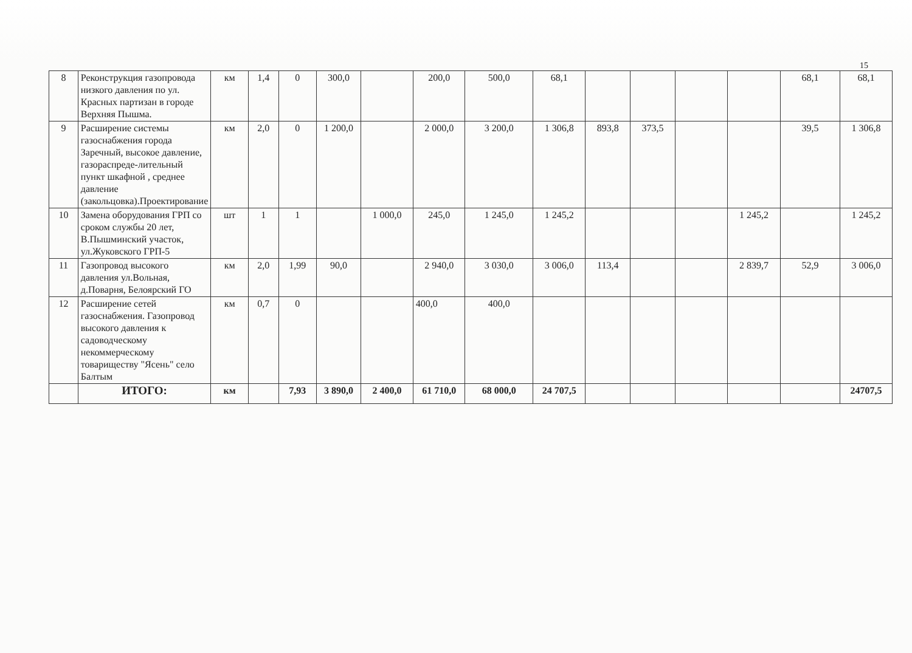15
| 8 | Реконструкция газопровода низкого давления по ул. Красных партизан в городе Верхняя Пышма. | км | 1,4 | 0 | 300,0 | | 200,0 | 500,0 | 68,1 | | | | | 68,1 | 68,1 |
| 9 | Расширение системы газоснабжения города Заречный, высокое давление, газораспреде-лительный пункт шкафной , среднее давление (закольцовка).Проектирование | км | 2,0 | 0 | 1 200,0 | | 2 000,0 | 3 200,0 | 1 306,8 | 893,8 | 373,5 | | | 39,5 | 1 306,8 |
| 10 | Замена оборудования ГРП со сроком службы 20 лет, В.Пышминский участок, ул.Жуковского ГРП-5 | шт | 1 | 1 | | 1 000,0 | 245,0 | 1 245,0 | 1 245,2 | | | | 1 245,2 | | 1 245,2 |
| 11 | Газопровод высокого давления ул.Вольная, д.Поварня, Белоярский ГО | км | 2,0 | 1,99 | 90,0 | | 2 940,0 | 3 030,0 | 3 006,0 | 113,4 | | | 2 839,7 | 52,9 | 3 006,0 |
| 12 | Расширение сетей газоснабжения. Газопровод высокого давления к садоводческому некоммерческому товариществу "Ясень" село Балтым | км | 0,7 | 0 | | | 400,0 | 400,0 | | | | | | | |
| | ИТОГО: | км | | 7,93 | 3 890,0 | 2 400,0 | 61 710,0 | 68 000,0 | 24 707,5 | | | | | | 24707,5 |